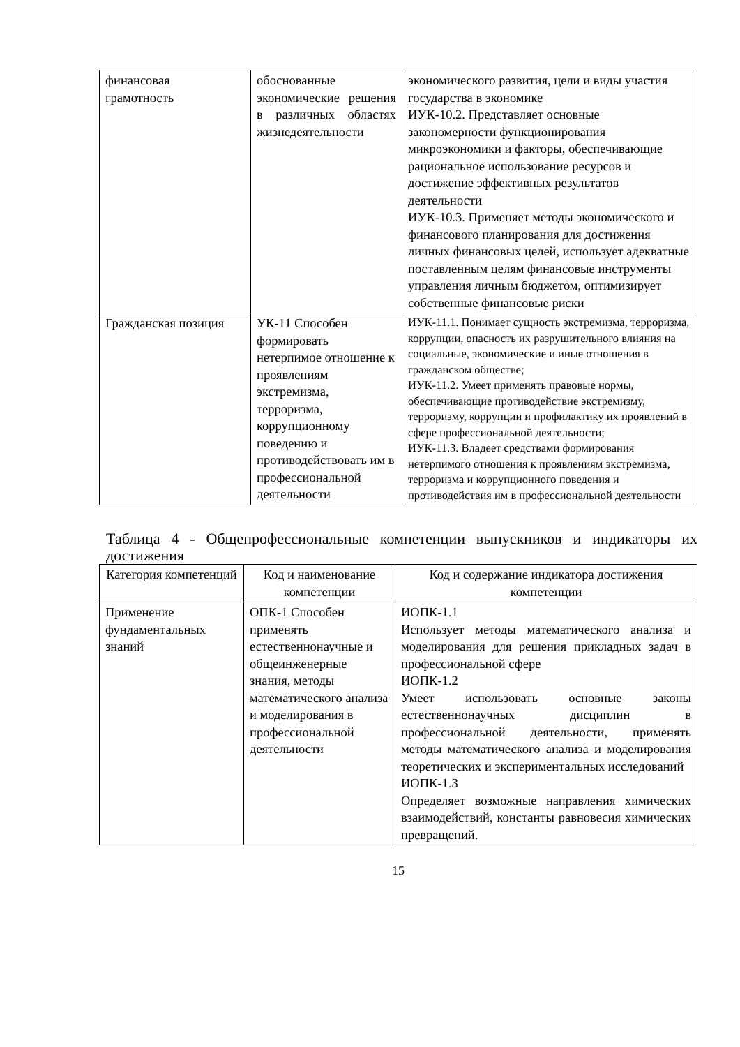| финансовая грамотность | обоснованные экономические решения в различных областях жизнедеятельности | экономического развития, цели и виды участия государства в экономике ИУК-10.2. Представляет основные закономерности функционирования микроэкономики и факторы, обеспечивающие рациональное использование ресурсов и достижение эффективных результатов деятельности ИУК-10.3. Применяет методы экономического и финансового планирования для достижения личных финансовых целей, использует адекватные поставленным целям финансовые инструменты управления личным бюджетом, оптимизирует собственные финансовые риски |
| Гражданская позиция | УК-11 Способен формировать нетерпимое отношение к проявлениям экстремизма, терроризма, коррупционному поведению и противодействовать им в профессиональной деятельности | ИУК-11.1. Понимает сущность экстремизма, терроризма, коррупции, опасность их разрушительного влияния на социальные, экономические и иные отношения в гражданском обществе; ИУК-11.2. Умеет применять правовые нормы, обеспечивающие противодействие экстремизму, терроризму, коррупции и профилактику их проявлений в сфере профессиональной деятельности; ИУК-11.3. Владеет средствами формирования нетерпимого отношения к проявлениям экстремизма, терроризма и коррупционного поведения и противодействия им в профессиональной деятельности |
Таблица 4 - Общепрофессиональные компетенции выпускников и индикаторы их достижения
| Категория компетенций | Код и наименование компетенции | Код и содержание индикатора достижения компетенции |
| --- | --- | --- |
| Применение фундаментальных знаний | ОПК-1 Способен применять естественнонаучные и общеинженерные знания, методы математического анализа и моделирования в профессиональной деятельности | ИОПК-1.1 Использует методы математического анализа и моделирования для решения прикладных задач в профессиональной сфере ИОПК-1.2 Умеет использовать основные законы естественнонаучных дисциплин в профессиональной деятельности, применять методы математического анализа и моделирования теоретических и экспериментальных исследований ИОПК-1.3 Определяет возможные направления химических взаимодействий, константы равновесия химических превращений. |
15